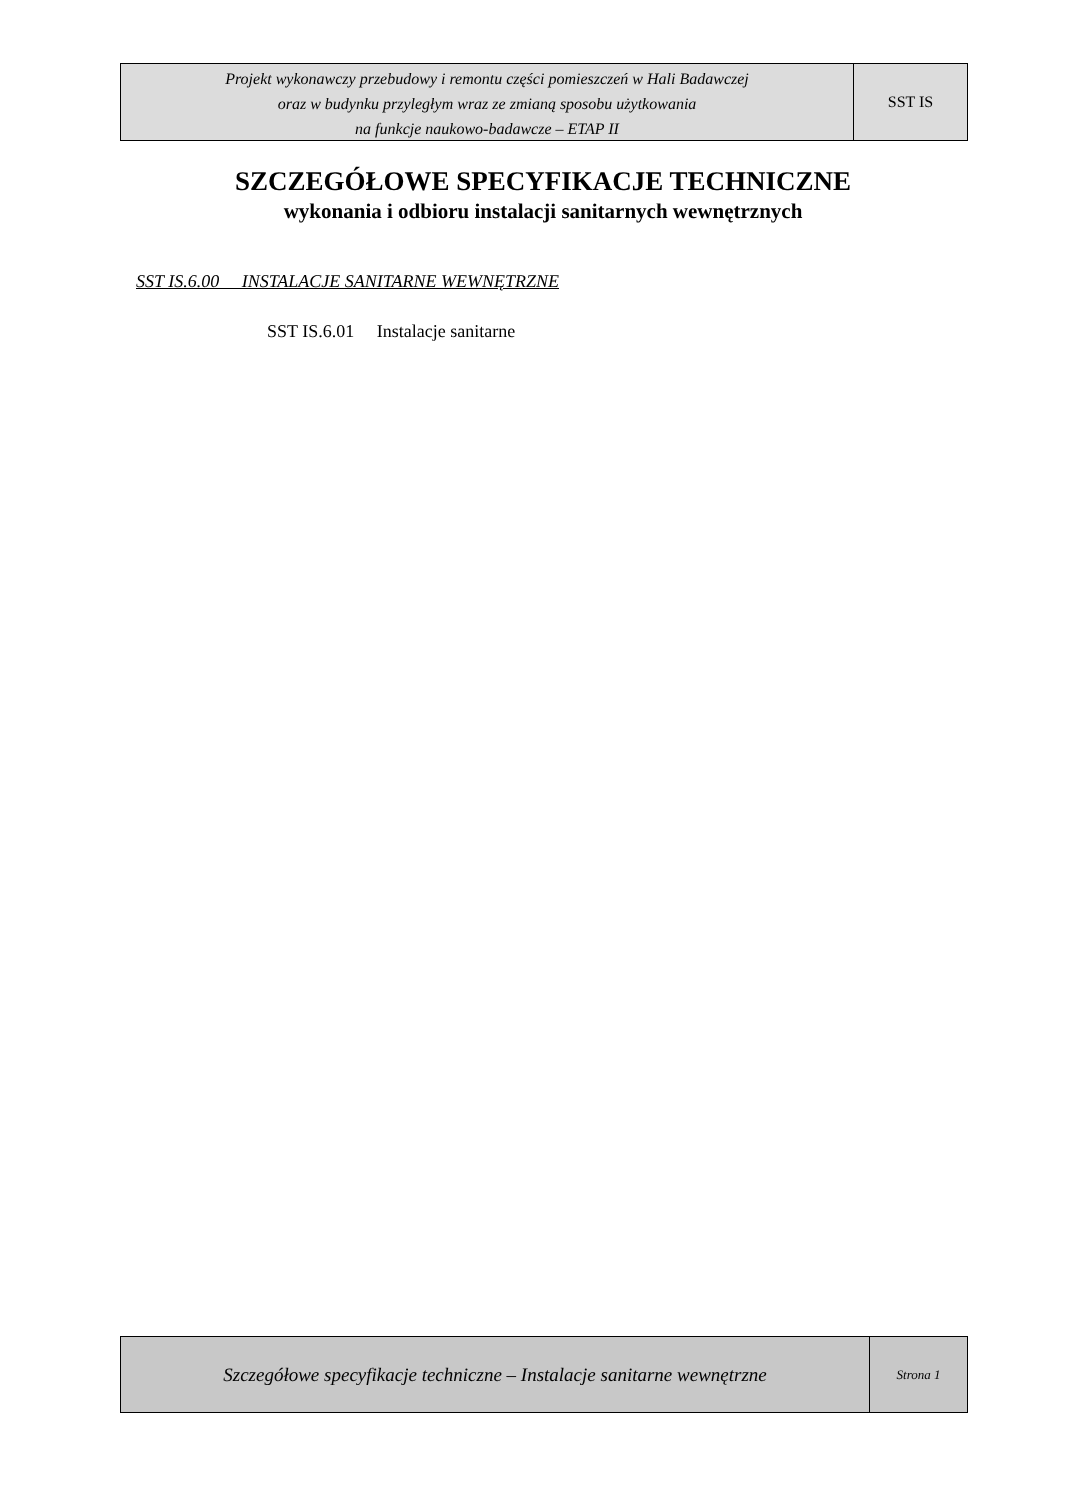Projekt wykonawczy przebudowy i remontu części pomieszczeń w Hali Badawczej
oraz w budynku przyległym wraz ze zmianą sposobu użytkowania
na funkcje naukowo-badawcze – ETAP II
SST IS
SZCZEGÓŁOWE SPECYFIKACJE TECHNICZNE
wykonania i odbioru instalacji sanitarnych wewnętrznych
SST IS.6.00 INSTALACJE SANITARNE WEWNĘTRZNE
SST IS.6.01 Instalacje sanitarne
Szczegółowe specyfikacje techniczne – Instalacje sanitarne wewnętrzne
Strona 1